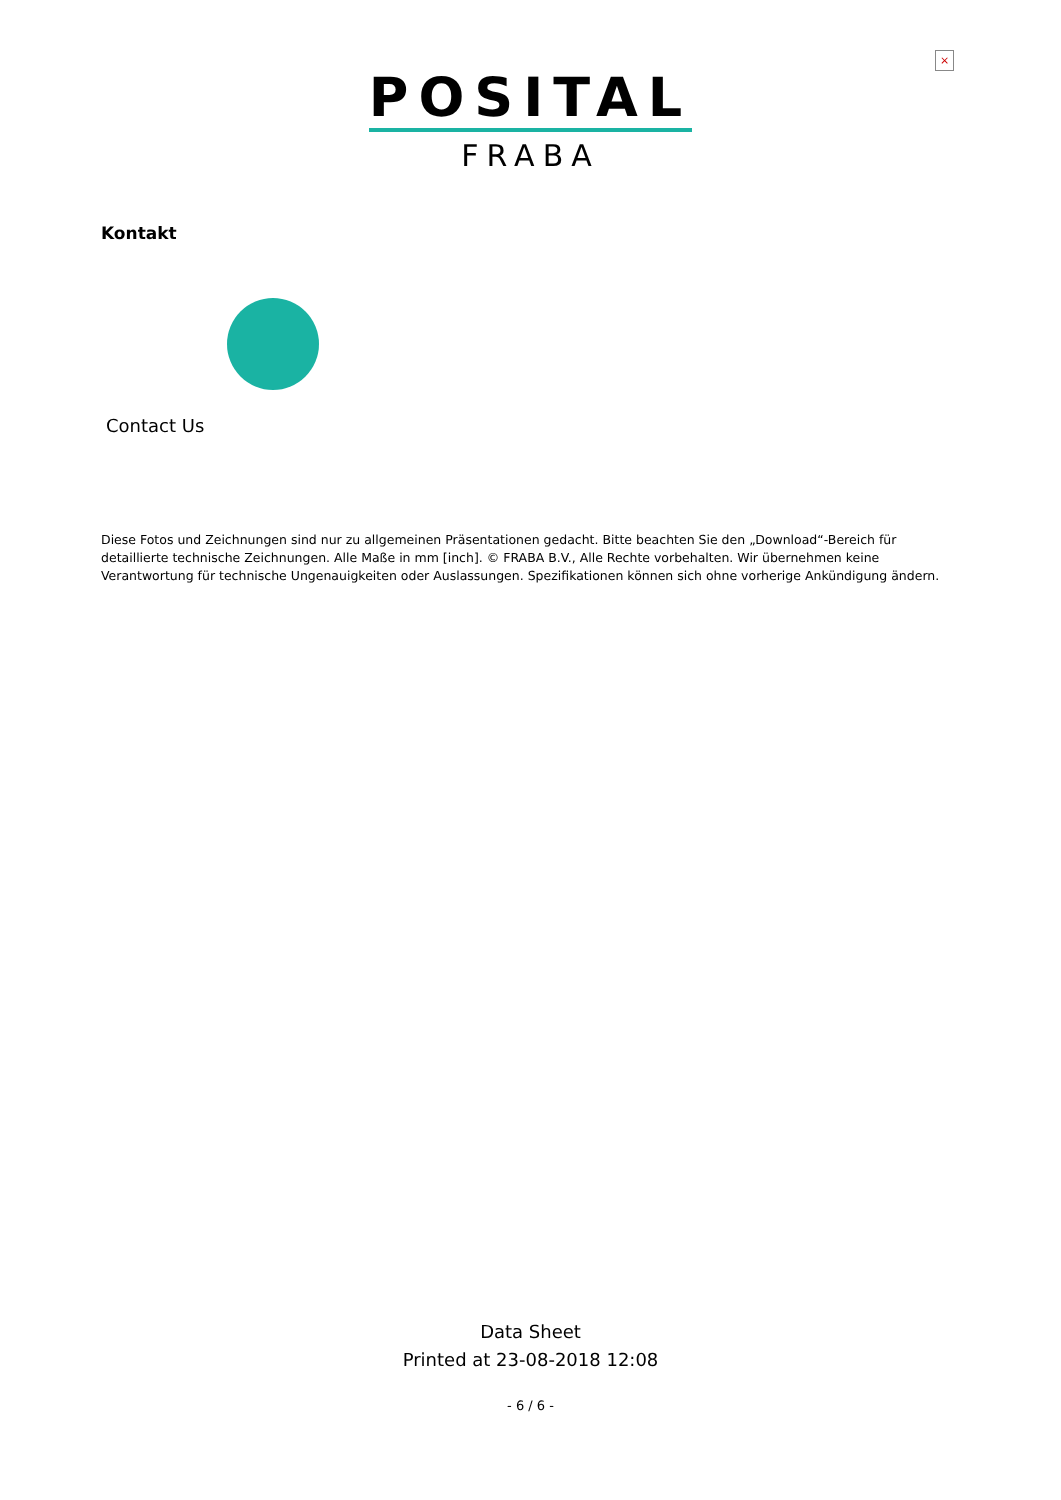×
POSITAL
FRABA
Kontakt
Contact Us
Diese Fotos und Zeichnungen sind nur zu allgemeinen Präsentationen gedacht. Bitte beachten Sie den „Download“-Bereich für detaillierte technische Zeichnungen. Alle Maße in mm [inch]. © FRABA B.V., Alle Rechte vorbehalten. Wir übernehmen keine Verantwortung für technische Ungenauigkeiten oder Auslassungen. Spezifikationen können sich ohne vorherige Ankündigung ändern.
Data Sheet
Printed at 23-08-2018 12:08
- 6 / 6 -